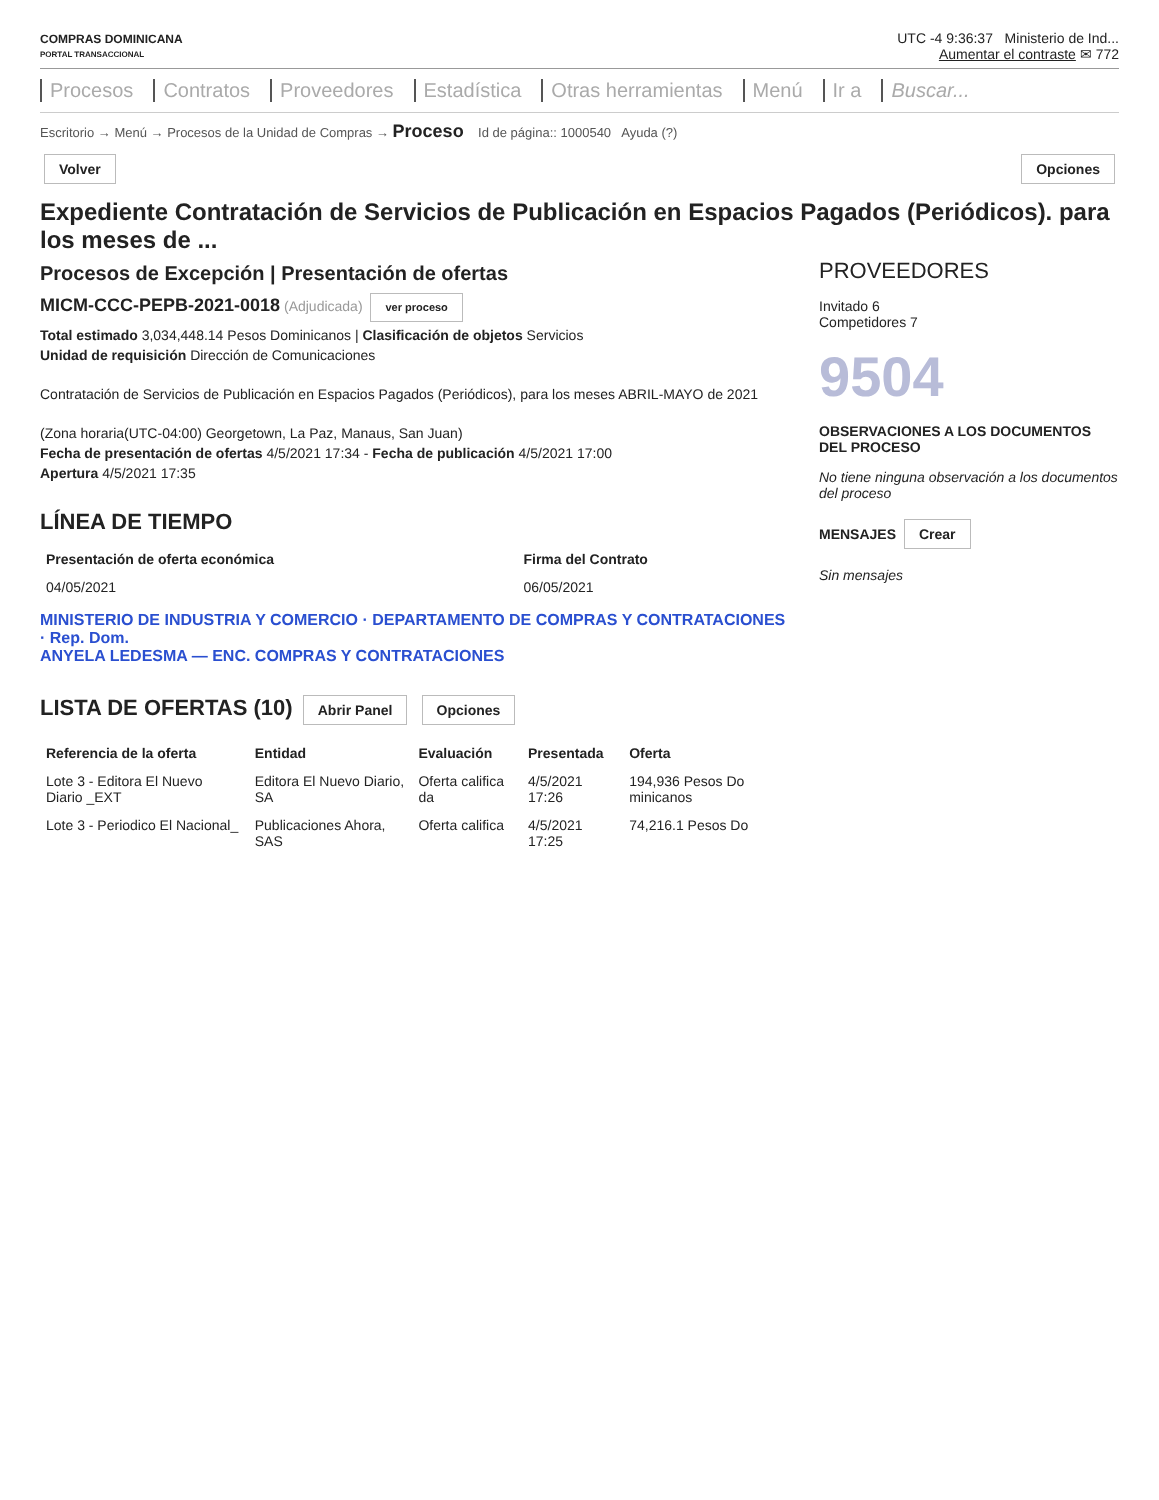COMPRAS DOMINICANA
PORTAL TRANSACCIONAL
UTC -4 9:36:37 Ministerio de Ind...
Aumentar el contraste ✉ 772
Procesos Contratos Proveedores Estadística Otras herramientas Menú Ir a Buscar...
Escritorio → Menú → Procesos de la Unidad de Compras → Proceso Id de página:: 1000540 Ayuda (?)
Volver Opciones
Expediente Contratación de Servicios de Publicación en Espacios Pagados (Periódicos). para los meses de ...
Procesos de Excepción | Presentación de ofertas
MICM-CCC-PEPB-2021-0018 (Adjudicada) ver proceso
Total estimado 3,034,448.14 Pesos Dominicanos | Clasificación de objetos Servicios
Unidad de requisición Dirección de Comunicaciones
Contratación de Servicios de Publicación en Espacios Pagados (Periódicos), para los meses ABRIL-MAYO de 2021
(Zona horaria(UTC-04:00) Georgetown, La Paz, Manaus, San Juan)
Fecha de presentación de ofertas 4/5/2021 17:34 - Fecha de publicación 4/5/2021 17:00
Apertura 4/5/2021 17:35
LÍNEA DE TIEMPO
| Presentación de oferta económica | Firma del Contrato |
| --- | --- |
| 04/05/2021 | 06/05/2021 |
MINISTERIO DE INDUSTRIA Y COMERCIO · DEPARTAMENTO DE COMPRAS Y CONTRATACIONES · Rep. Dom.
ANYELA LEDESMA — ENC. COMPRAS Y CONTRATACIONES
LISTA DE OFERTAS (10) Abrir Panel Opciones
| Referencia de la oferta | Entidad | Evaluación | Presentada | Oferta |
| --- | --- | --- | --- | --- |
| Lote 3 - Editora El Nuevo Diario _EXT | Editora El Nuevo Diario, SA | Oferta califica da | 4/5/2021 17:26 | 194,936 Pesos Do minicanos |
| Lote 3 - Periodico El Nacional_ | Publicaciones Ahora, SAS | Oferta califica | 4/5/2021 17:25 | 74,216.1 Pesos Do |
PROVEEDORES
Invitado 6
Competidores 7
9504
OBSERVACIONES A LOS DOCUMENTOS DEL PROCESO
No tiene ninguna observación a los documentos del proceso
MENSAJES Crear
Sin mensajes